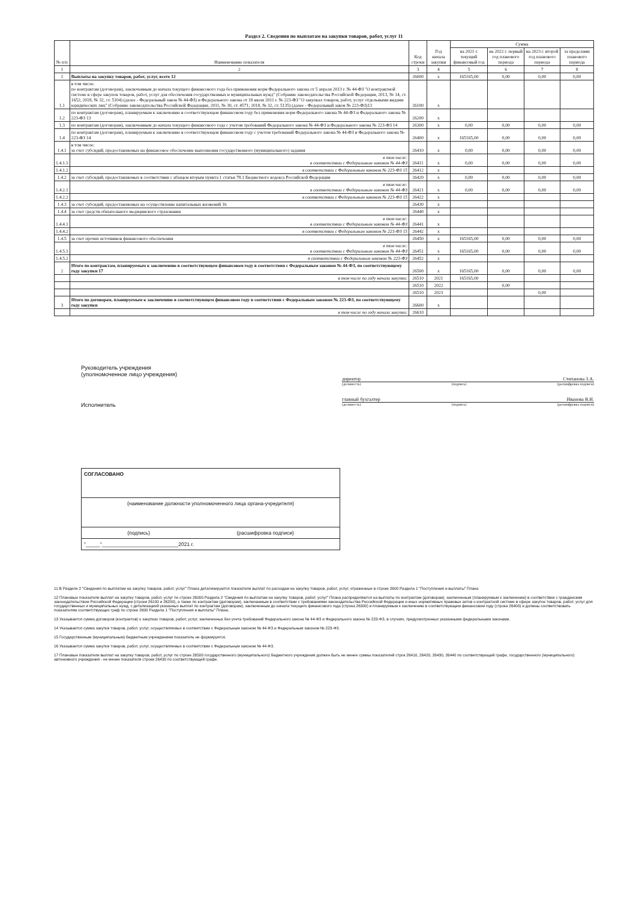Раздел 2. Сведения по выплатам на закупки товаров, работ, услуг 11
| № п/п | Наименование показателя | Код строки | Год начала закупки | Сумма | | | |
| --- | --- | --- | --- | --- | --- | --- | --- |
| | | | | на 2021 г. текущий финансовый год | на 2022 г. первый год планового периода | на 2023 г. второй год планового периода | за пределами планового периода |
| 1 | 2 | 3 | 4 | 5 | 6 | 7 | 8 |
| 1 | Выплаты на закупку товаров, работ, услуг, всего 12 | 26000 | x | 165165,00 | 0,00 | 0,00 | 0,00 |
| 1.1 | в том числе: по контрактам (договорам), заключенным до начала текущего финансового года без применения норм Федерального закона от 5 апреля 2013 г. № 44-ФЗ "О контрактной системе в сфере закупок товаров, работ, услуг для обеспечения государственных и муниципальных нужд" (Собрание законодательства Российской Федерации, 2013, № 14, ст. 1652; 2018, № 32, ст. 5104) (далее - Федеральный закон № 44-ФЗ) и Федерального закона от 18 июля 2011 г. № 223-ФЗ "О закупках товаров, работ, услуг отдельными видами юридических лиц" (Собрание законодательства Российской Федерации, 2011, № 30, ст. 4571; 2018, № 32, ст. 5135) (далее - Федеральный закон № 223-ФЗ)13 | 26100 | x | | | | |
| 1.2 | по контрактам (договорам), планируемым к заключению в соответствующем финансовом году без применения норм Федерального закона № 44-ФЗ и Федерального закона № 223-ФЗ 13 | 26200 | x | | | | |
| 1.3 | по контрактам (договорам), заключенным до начала текущего финансового года с учетом требований Федерального закона № 44-ФЗ и Федерального закона № 223-ФЗ 14 | 26300 | x | 0,00 | 0,00 | 0,00 | 0,00 |
| 1.4 | по контрактам (договорам), планируемым к заключению в соответствующем финансовом году с учетом требований Федерального закона № 44-ФЗ и Федерального закона № 223-ФЗ 14 | 26400 | x | 165165,00 | 0,00 | 0,00 | 0,00 |
| 1.4.1 | в том числе: за счет субсидий, предоставляемых на финансовое обеспечение выполнения государственного (муниципального) задания | 26410 | x | 0,00 | 0,00 | 0,00 | 0,00 |
| 1.4.1.1 | в том числе: в соответствии с Федеральным законом № 44-ФЗ | 26411 | x | 0,00 | 0,00 | 0,00 | 0,00 |
| 1.4.1.2 | в соответствии с Федеральным законом № 223-ФЗ 15 | 26412 | x | | | | |
| 1.4.2 | за счет субсидий, предоставляемых в соответствии с абзацем вторым пункта 1 статьи 78.1 Бюджетного кодекса Российской Федерации | 26420 | x | 0,00 | 0,00 | 0,00 | 0,00 |
| 1.4.2.1 | в том числе: в соответствии с Федеральным законом № 44-ФЗ | 26421 | x | 0,00 | 0,00 | 0,00 | 0,00 |
| 1.4.2.2 | в соответствии с Федеральным законом № 223-ФЗ 15 | 26422 | x | | | | |
| 1.4.3 | за счет субсидий, предоставляемых на осуществление капитальных вложений 16 | 26430 | x | | | | |
| 1.4.4 | за счет средств обязательного медицинского страхования | 26440 | x | | | | |
| 1.4.4.1 | в том числе: в соответствии с Федеральным законом № 44-ФЗ | 26441 | x | | | | |
| 1.4.4.2 | в соответствии с Федеральным законом № 223-ФЗ 15 | 26442 | x | | | | |
| 1.4.5 | за счет прочих источников финансового обеспечения | 26450 | x | 165165,00 | 0,00 | 0,00 | 0,00 |
| 1.4.5.1 | в том числе: в соответствии с Федеральным законом № 44-ФЗ | 26451 | x | 165165,00 | 0,00 | 0,00 | 0,00 |
| 1.4.5.2 | в соответствии с Федеральным законом № 223-ФЗ | 26452 | x | | | | |
| 2 | Итого по контрактам, планируемым к заключению в соответствующем финансовом году в соответствии с Федеральным законом № 44-ФЗ, по соответствующему году закупки 17 | 26500 | x | 165165,00 | 0,00 | 0,00 | 0,00 |
| | в том числе по году начала закупки: | 26510 | 2021 | 165165,00 | | | |
| | | 26510 | 2022 | | 0,00 | | |
| | | 26510 | 2023 | | | 0,00 | |
| 3 | Итого по договорам, планируемым к заключению в соответствующем финансовом году в соответствии с Федеральным законом № 223-ФЗ, по соответствующему году закупки | 26600 | x | | | | |
| | в том числе по году начала закупки: | 26610 | | | | | |
Руководитель учреждения
(уполномоченное лицо учреждения)
Исполнитель
директор Степанова З.А.
(должность) (подпись) (расшифровка подписи)
главный бухгалтер Иванова В.И.
(должность) (подпись) (расшифровка подписи)
СОГЛАСОВАНО
(наименование должности уполномоченного лица органа-учредителя)
(подпись) (расшифровка подписи)
"_____"___________________________2021 г.
11 В Разделе 2 "Сведения по выплатам на закупку товаров, работ, услуг" Плана детализируются показатели выплат по расходам на закупку товаров, работ, услуг, отраженные в строке 2600 Раздела 1 "Поступления и выплаты" Плана
12 Плановые показатели выплат на закупку товаров, работ, услуг по строке 26000 Раздела 2 "Сведения по выплатам на закупку товаров, работ, услуг" Плана распределяются на выплаты по контрактам (договорам), заключенным (планируемым к заключению) в соответствии с гражданским законодательством Российской Федерации (строки 26100 и 26200), а также по контрактам (договорам), заключаемым в соответствии с требованиями законодательства Российской Федерации и иных нормативных правовых актов о контрактной системе в сфере закупок товаров, работ, услуг для государственных и муниципальных нужд, с детализацией указанных выплат по контрактам (договорам), заключенным до начала текущего финансового года (строка 26300) и планируемым к заключению в соответствующем финансовом году (строка 26400) и должны соответствовать показателям соответствующих граф по строке 2600 Раздела 1 "Поступления и выплаты" Плана.
13 Указывается сумма договоров (контрактов) о закупках товаров, работ, услуг, заключенных без учета требований Федерального закона № 44-ФЗ и Федерального закона № 223-ФЗ, в случаях, предусмотренных указанными федеральными законами.
14 Указывается сумма закупок товаров, работ, услуг, осуществляемых в соответствии с Федеральным законом № 44-ФЗ и Федеральным законом № 223-ФЗ.
15 Государственным (муниципальным) бюджетным учреждением показатель не формируется.
16 Указывается сумма закупок товаров, работ, услуг, осуществляемых в соответствии с Федеральным законом № 44-ФЗ.
17 Плановые показатели выплат на закупку товаров, работ, услуг по строке 26500 государственного (муниципального) бюджетного учреждения должен быть не менее суммы показателей строк 26410, 26420, 26430, 26440 по соответствующей графе, государственного (муниципального) автономного учреждения - не менее показателя строки 26430 по соответствующей графе.